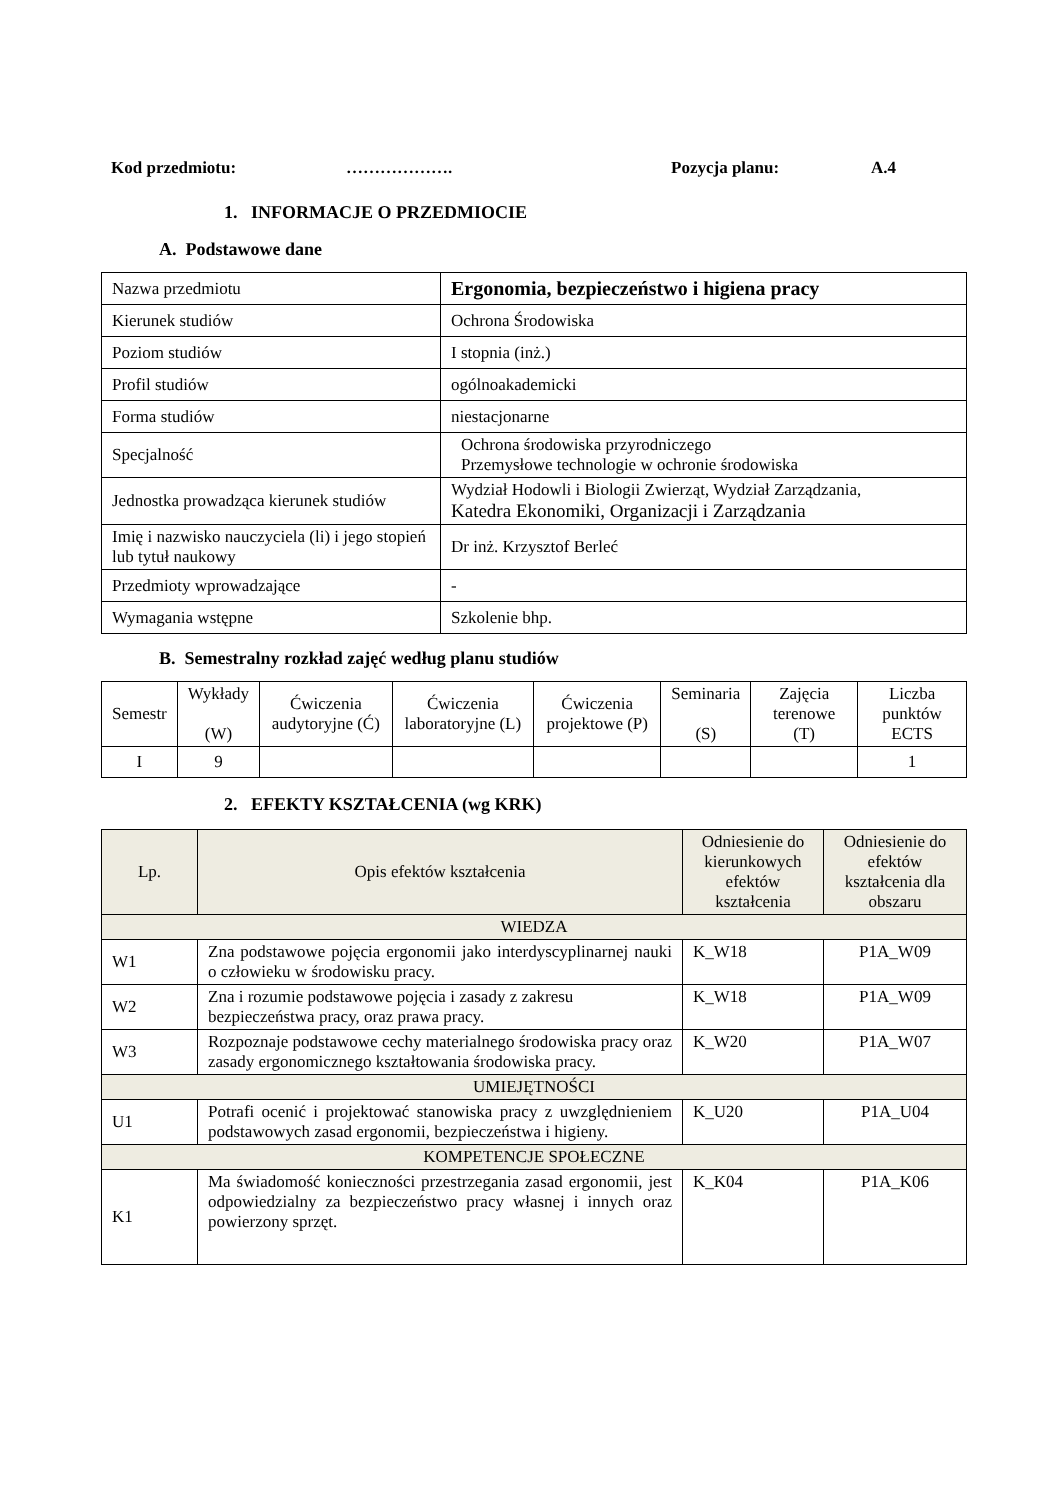Kod przedmiotu: ………………. Pozycja planu: A.4
1. INFORMACJE O PRZEDMIOCIE
A. Podstawowe dane
| Nazwa przedmiotu | Ergonomia, bezpieczeństwo i higiena pracy |
| Kierunek studiów | Ochrona Środowiska |
| Poziom studiów | I stopnia (inż.) |
| Profil studiów | ogólnoakademicki |
| Forma studiów | niestacjonarne |
| Specjalność | Ochrona środowiska przyrodniczego Przemysłowe technologie w ochronie środowiska |
| Jednostka prowadząca kierunek studiów | Wydział Hodowli i Biologii Zwierząt, Wydział Zarządzania, Katedra Ekonomiki, Organizacji i Zarządzania |
| Imię i nazwisko nauczyciela (li) i jego stopień lub tytuł naukowy | Dr inż. Krzysztof Berleć |
| Przedmioty wprowadzające | - |
| Wymagania wstępne | Szkolenie bhp. |
B. Semestralny rozkład zajęć według planu studiów
| Semestr | Wykłady (W) | Ćwiczenia audytoryjne (Ć) | Ćwiczenia laboratoryjne (L) | Ćwiczenia projektowe (P) | Seminaria (S) | Zajęcia terenowe (T) | Liczba punktów ECTS |
| I | 9 | | | | | | 1 |
2. EFEKTY KSZTAŁCENIA (wg KRK)
| Lp. | Opis efektów kształcenia | Odniesienie do kierunkowych efektów kształcenia | Odniesienie do efektów kształcenia dla obszaru |
| WIEDZA | | | |
| W1 | Zna podstawowe pojęcia ergonomii jako interdyscyplinarnej nauki o człowieku w środowisku pracy. | K_W18 | P1A_W09 |
| W2 | Zna i rozumie podstawowe pojęcia i zasady z zakresu bezpieczeństwa pracy, oraz prawa pracy. | K_W18 | P1A_W09 |
| W3 | Rozpoznaje podstawowe cechy materialnego środowiska pracy oraz zasady ergonomicznego kształtowania środowiska pracy. | K_W20 | P1A_W07 |
| UMIEJĘTNOŚCI | | | |
| U1 | Potrafi ocenić i projektować stanowiska pracy z uwzględnieniem podstawowych zasad ergonomii, bezpieczeństwa i higieny. | K_U20 | P1A_U04 |
| KOMPETENCJE SPOŁECZNE | | | |
| K1 | Ma świadomość konieczności przestrzegania zasad ergonomii, jest odpowiedzialny za bezpieczeństwo pracy własnej i innych oraz powierzony sprzęt. | K_K04 | P1A_K06 |